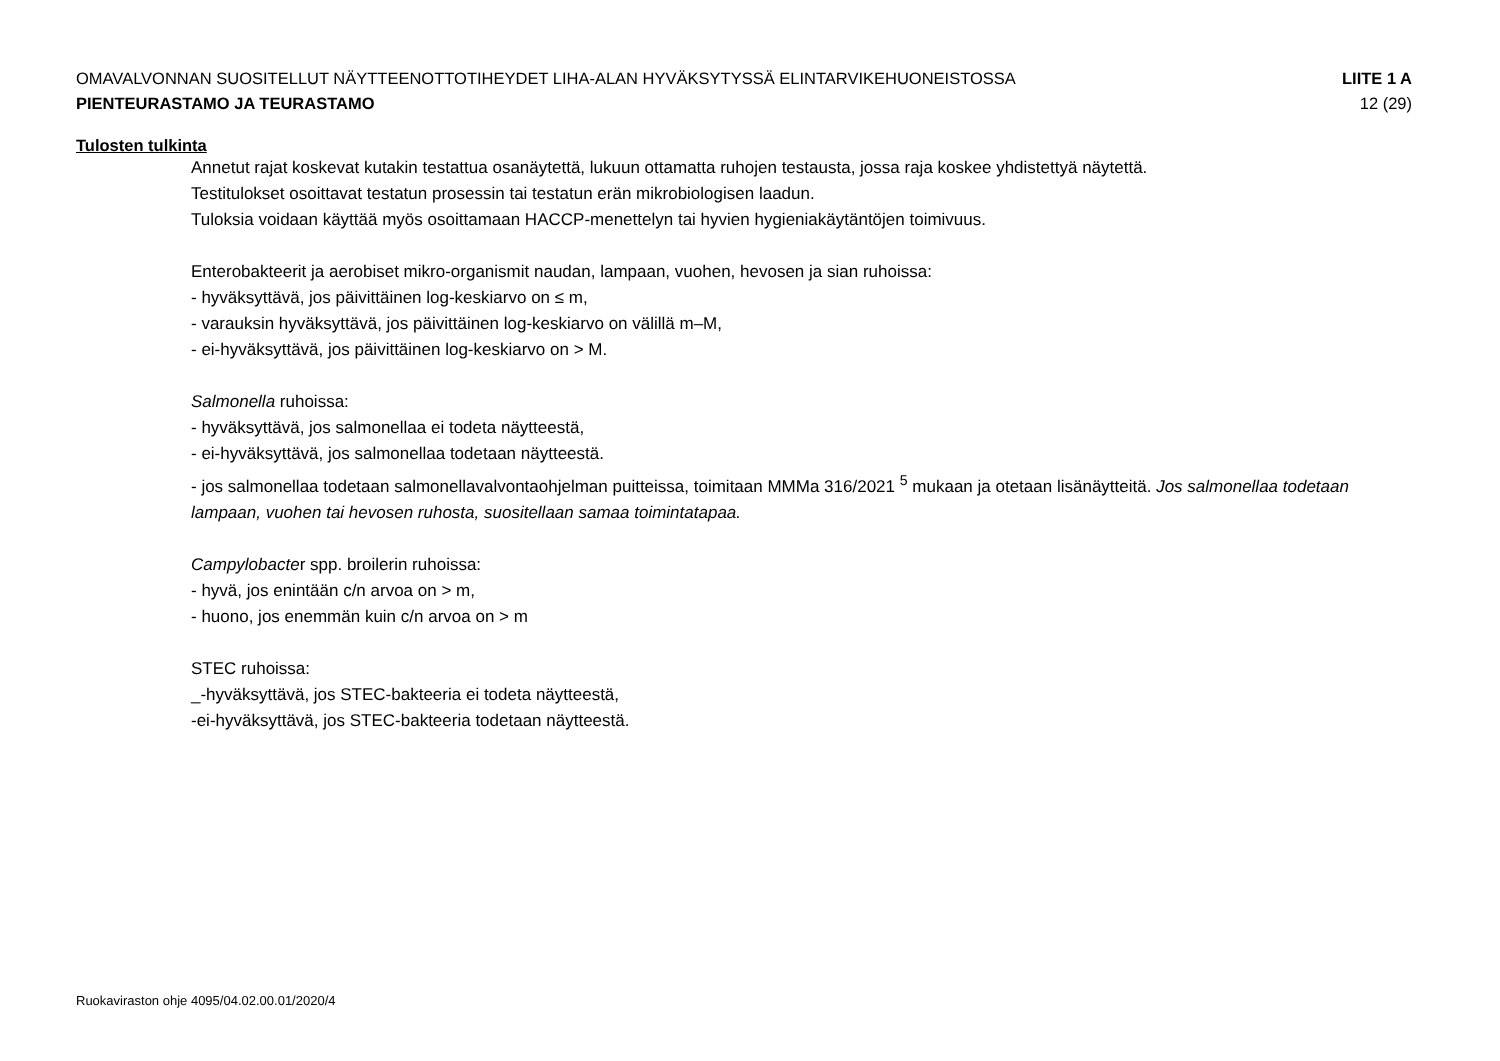OMAVALVONNAN SUOSITELLUT NÄYTTEENOTTOTIHEYDET LIHA-ALAN HYVÄKSYTYSSÄ ELINTARVIKEHUONEISTOSSA LIITE 1 A
PIENTEURASTAMO JA TEURASTAMO 12 (29)
Tulosten tulkinta
Annetut rajat koskevat kutakin testattua osanäytettä, lukuun ottamatta ruhojen testausta, jossa raja koskee yhdistettyä näytettä.
Testitulokset osoittavat testatun prosessin tai testatun erän mikrobiologisen laadun.
Tuloksia voidaan käyttää myös osoittamaan HACCP-menettelyn tai hyvien hygieniakäytäntöjen toimivuus.
Enterobakteerit ja aerobiset mikro-organismit naudan, lampaan, vuohen, hevosen ja sian ruhoissa:
- hyväksyttävä, jos päivittäinen log-keskiarvo on ≤ m,
- varauksin hyväksyttävä, jos päivittäinen log-keskiarvo on välillä m–M,
- ei-hyväksyttävä, jos päivittäinen log-keskiarvo on > M.
Salmonella ruhoissa:
- hyväksyttävä, jos salmonellaa ei todeta näytteestä,
- ei-hyväksyttävä, jos salmonellaa todetaan näytteestä.
- jos salmonellaa todetaan salmonellavalvontaohjelman puitteissa, toimitaan MMMa 316/2021 <sup>5</sup> mukaan ja otetaan lisänäytteitä. Jos salmonellaa todetaan lampaan, vuohen tai hevosen ruhosta, suositellaan samaa toimintatapaa.
Campylobacter spp. broilerin ruhoissa:
- hyvä, jos enintään c/n arvoa on > m,
- huono, jos enemmän kuin c/n arvoa on > m
STEC ruhoissa:
_-hyväksyttävä, jos STEC-bakteeria ei todeta näytteestä,
-ei-hyväksyttävä, jos STEC-bakteeria todetaan näytteestä.
Ruokaviraston ohje 4095/04.02.00.01/2020/4